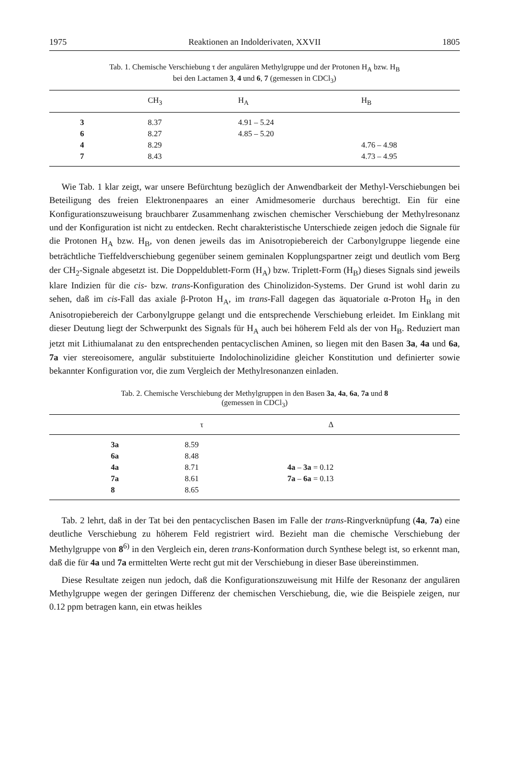1975 Reaktionen an Indolderivaten, XXVII 1805
Tab. 1. Chemische Verschiebung τ der angulären Methylgruppe und der Protonen H<sub>A</sub> bzw. H<sub>B</sub>
bei den Lactamen 3, 4 und 6, 7 (gemessen in CDCl<sub>3</sub>)
| | CH<sub>3</sub> | H<sub>A</sub> | H<sub>B</sub> |
| --- | --- | --- | --- |
| 3 | 8.37 | 4.91 – 5.24 | |
| 6 | 8.27 | 4.85 – 5.20 | |
| 4 | 8.29 | | 4.76 – 4.98 |
| 7 | 8.43 | | 4.73 – 4.95 |
Wie Tab. 1 klar zeigt, war unsere Befürchtung bezüglich der Anwendbarkeit der Methyl-Verschiebungen bei Beteiligung des freien Elektronenpaares an einer Amidmesomerie durchaus berechtigt. Ein für eine Konfigurationszuweisung brauchbarer Zusammenhang zwischen chemischer Verschiebung der Methylresonanz und der Konfiguration ist nicht zu entdecken. Recht charakteristische Unterschiede zeigen jedoch die Signale für die Protonen H<sub>A</sub> bzw. H<sub>B</sub>, von denen jeweils das im Anisotropiebereich der Carbonylgruppe liegende eine beträchtliche Tieffeldverschiebung gegenüber seinem geminalen Kopplungspartner zeigt und deutlich vom Berg der CH<sub>2</sub>-Signale abgesetzt ist. Die Doppeldublett-Form (H<sub>A</sub>) bzw. Triplett-Form (H<sub>B</sub>) dieses Signals sind jeweils klare Indizien für die cis- bzw. trans-Konfiguration des Chinolizidon-Systems. Der Grund ist wohl darin zu sehen, daß im cis-Fall das axiale β-Proton H<sub>A</sub>, im trans-Fall dagegen das äquatoriale α-Proton H<sub>B</sub> in den Anisotropiebereich der Carbonylgruppe gelangt und die entsprechende Verschiebung erleidet. Im Einklang mit dieser Deutung liegt der Schwerpunkt des Signals für H<sub>A</sub> auch bei höherem Feld als der von H<sub>B</sub>. Reduziert man jetzt mit Lithiumalanat zu den entsprechenden pentacyclischen Aminen, so liegen mit den Basen 3a, 4a und 6a, 7a vier stereoisomere, angulär substituierte Indolochinolizidine gleicher Konstitution und definierter sowie bekannter Konfiguration vor, die zum Vergleich der Methylresonanzen einladen.
Tab. 2. Chemische Verschiebung der Methylgruppen in den Basen 3a, 4a, 6a, 7a und 8
(gemessen in CDCl<sub>3</sub>)
| | τ | Δ |
| --- | --- | --- |
| 3a | 8.59 | |
| 6a | 8.48 | |
| 4a | 8.71 | 4a – 3a = 0.12 |
| 7a | 8.61 | 7a – 6a = 0.13 |
| 8 | 8.65 | |
Tab. 2 lehrt, daß in der Tat bei den pentacyclischen Basen im Falle der trans-Ringverknüpfung (4a, 7a) eine deutliche Verschiebung zu höherem Feld registriert wird. Bezieht man die chemische Verschiebung der Methylgruppe von 8<sup>6)</sup> in den Vergleich ein, deren trans-Konformation durch Synthese belegt ist, so erkennt man, daß die für 4a und 7a ermittelten Werte recht gut mit der Verschiebung in dieser Base übereinstimmen.
Diese Resultate zeigen nun jedoch, daß die Konfigurationszuweisung mit Hilfe der Resonanz der angulären Methylgruppe wegen der geringen Differenz der chemischen Verschiebung, die, wie die Beispiele zeigen, nur 0.12 ppm betragen kann, ein etwas heikles